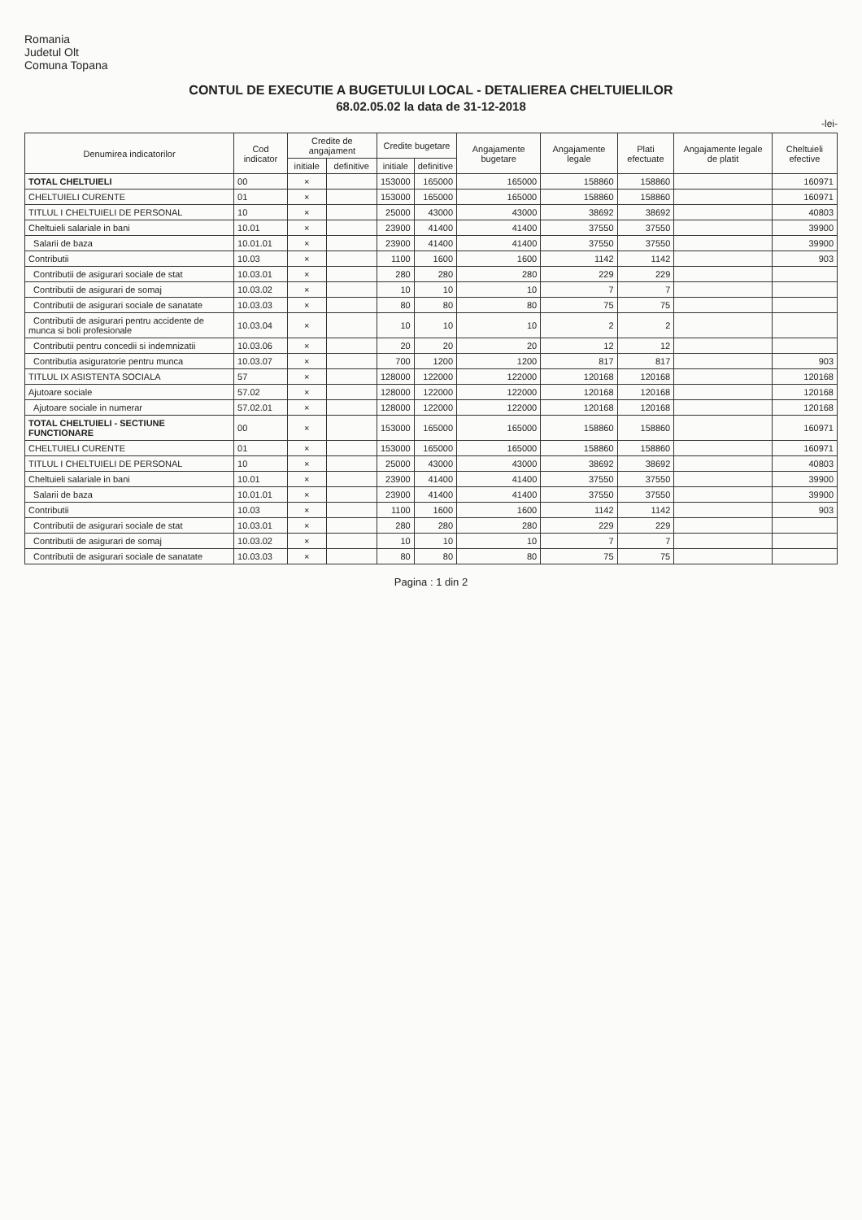Romania
Judetul Olt
Comuna Topana
CONTUL DE EXECUTIE A BUGETULUI LOCAL - DETALIEREA CHELTUIELILOR
68.02.05.02 la data de 31-12-2018
-lei-
| Denumirea indicatorilor | Cod indicator | Credite de angajament | | Credite bugetare | | Angajamente bugetare | Angajamente legale | Plati efectuate | Angajamente legale de platit | Cheltuieli efective |
| --- | --- | --- | --- | --- | --- | --- | --- | --- | --- | --- |
| | | initiale | definitive | initiale | definitive | | | | | |
| TOTAL CHELTUIELI | 00 | × | | 153000 | 165000 | 165000 | 158860 | 158860 | | 160971 |
| CHELTUIELI CURENTE | 01 | × | | 153000 | 165000 | 165000 | 158860 | 158860 | | 160971 |
| TITLUL I CHELTUIELI DE PERSONAL | 10 | × | | 25000 | 43000 | 43000 | 38692 | 38692 | | 40803 |
| Cheltuieli salariale in bani | 10.01 | × | | 23900 | 41400 | 41400 | 37550 | 37550 | | 39900 |
| Salarii de baza | 10.01.01 | × | | 23900 | 41400 | 41400 | 37550 | 37550 | | 39900 |
| Contributii | 10.03 | × | | 1100 | 1600 | 1600 | 1142 | 1142 | | 903 |
| Contributii de asigurari sociale de stat | 10.03.01 | × | | 280 | 280 | 280 | 229 | 229 | | |
| Contributii de asigurari de somaj | 10.03.02 | × | | 10 | 10 | 10 | 7 | 7 | | |
| Contributii de asigurari sociale de sanatate | 10.03.03 | × | | 80 | 80 | 80 | 75 | 75 | | |
| Contributii de asigurari pentru accidente de munca si boli profesionale | 10.03.04 | × | | 10 | 10 | 10 | 2 | 2 | | |
| Contributii pentru concedii si indemnizatii | 10.03.06 | × | | 20 | 20 | 20 | 12 | 12 | | |
| Contributia asiguratorie pentru munca | 10.03.07 | × | | 700 | 1200 | 1200 | 817 | 817 | | 903 |
| TITLUL IX ASISTENTA SOCIALA | 57 | × | | 128000 | 122000 | 122000 | 120168 | 120168 | | 120168 |
| Ajutoare sociale | 57.02 | × | | 128000 | 122000 | 122000 | 120168 | 120168 | | 120168 |
| Ajutoare sociale in numerar | 57.02.01 | × | | 128000 | 122000 | 122000 | 120168 | 120168 | | 120168 |
| TOTAL CHELTUIELI - SECTIUNE FUNCTIONARE | 00 | × | | 153000 | 165000 | 165000 | 158860 | 158860 | | 160971 |
| CHELTUIELI CURENTE | 01 | × | | 153000 | 165000 | 165000 | 158860 | 158860 | | 160971 |
| TITLUL I CHELTUIELI DE PERSONAL | 10 | × | | 25000 | 43000 | 43000 | 38692 | 38692 | | 40803 |
| Cheltuieli salariale in bani | 10.01 | × | | 23900 | 41400 | 41400 | 37550 | 37550 | | 39900 |
| Salarii de baza | 10.01.01 | × | | 23900 | 41400 | 41400 | 37550 | 37550 | | 39900 |
| Contributii | 10.03 | × | | 1100 | 1600 | 1600 | 1142 | 1142 | | 903 |
| Contributii de asigurari sociale de stat | 10.03.01 | × | | 280 | 280 | 280 | 229 | 229 | | |
| Contributii de asigurari de somaj | 10.03.02 | × | | 10 | 10 | 10 | 7 | 7 | | |
| Contributii de asigurari sociale de sanatate | 10.03.03 | × | | 80 | 80 | 80 | 75 | 75 | | |
Pagina : 1 din 2